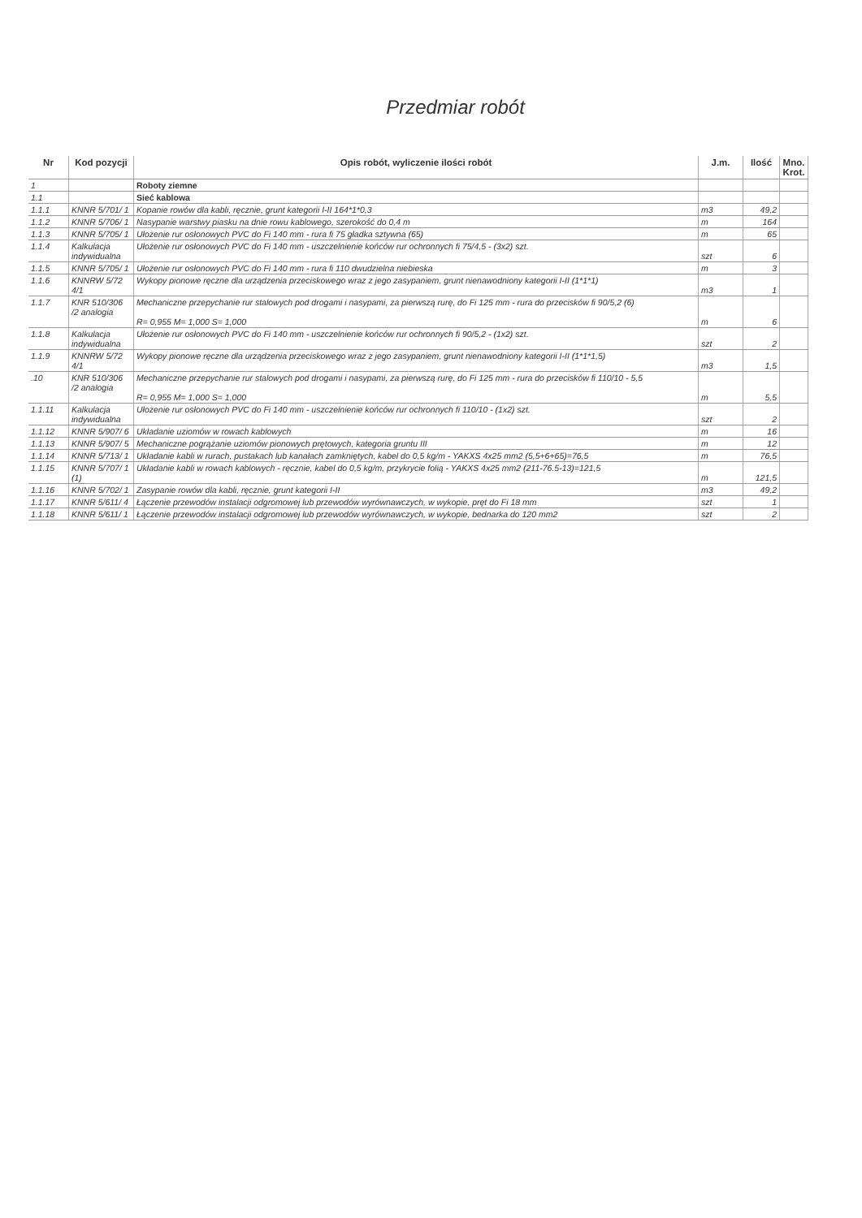Przedmiar robót
| Nr | Kod pozycji | Opis robót, wyliczenie ilości robót | J.m. | Ilość | Mno. Krot. |
| --- | --- | --- | --- | --- | --- |
| 1 | | Roboty ziemne | | | |
| 1.1 | | Sieć kablowa | | | |
| 1.1.1 | KNNR 5/701/ 1 | Kopanie rowów dla kabli, ręcznie, grunt kategorii I-II 164*1*0,3 | m3 | 49,2 | |
| 1.1.2 | KNNR 5/706/ 1 | Nasypanie warstwy piasku na dnie rowu kablowego, szerokość do 0,4 m | m | 164 | |
| 1.1.3 | KNNR 5/705/ 1 | Ułożenie rur osłonowych PVC do Fi 140 mm - rura fi 75 gładka sztywna (65) | m | 65 | |
| 1.1.4 | Kalkulacja indywidualna | Ułożenie rur osłonowych PVC do Fi 140 mm - uszczelnienie końców rur ochronnych fi 75/4,5 - (3x2) szt. | szt | 6 | |
| 1.1.5 | KNNR 5/705/ 1 | Ułożenie rur osłonowych PVC do Fi 140 mm - rura fi 110 dwudzielna niebieska | m | 3 | |
| 1.1.6 | KNNRW 5/72 4/1 | Wykopy pionowe ręczne dla urządzenia przeciskowego wraz z jego zasypaniem, grunt nienawodniony kategorii I-II (1*1*1) | m3 | 1 | |
| 1.1.7 | KNR 510/306 /2 analogia | Mechaniczne przepychanie rur stalowych pod drogami i nasypami, za pierwszą rurę, do Fi 125 mm - rura do przecisków fi 90/5,2 (6) R= 0,955 M= 1,000 S= 1,000 | m | 6 | |
| 1.1.8 | Kalkulacja indywidualna | Ułożenie rur osłonowych PVC do Fi 140 mm - uszczelnienie końców rur ochronnych fi 90/5,2 - (1x2) szt. | szt | 2 | |
| 1.1.9 | KNNRW 5/72 4/1 | Wykopy pionowe ręczne dla urządzenia przeciskowego wraz z jego zasypaniem, grunt nienawodniony kategorii I-II (1*1*1,5) | m3 | 1,5 | |
| .10 | KNR 510/306 /2 analogia | Mechaniczne przepychanie rur stalowych pod drogami i nasypami, za pierwszą rurę, do Fi 125 mm - rura do przecisków fi 110/10 - 5,5 R= 0,955 M= 1,000 S= 1,000 | m | 5,5 | |
| 1.1.11 | Kalkulacja indywidualna | Ułożenie rur osłonowych PVC do Fi 140 mm - uszczelnienie końców rur ochronnych fi 110/10 - (1x2) szt. | szt | 2 | |
| 1.1.12 | KNNR 5/907/ 6 | Układanie uziomów w rowach kablowych | m | 16 | |
| 1.1.13 | KNNR 5/907/ 5 | Mechaniczne pogrążanie uziomów pionowych prętowych, kategoria gruntu III | m | 12 | |
| 1.1.14 | KNNR 5/713/ 1 | Układanie kabli w rurach, pustakach lub kanałach zamkniętych, kabel do 0,5 kg/m - YAKXS 4x25 mm2 (5,5+6+65)=76,5 | m | 76,5 | |
| 1.1.15 | KNNR 5/707/ 1 (1) | Układanie kabli w rowach kablowych - ręcznie, kabel do 0,5 kg/m, przykrycie folią - YAKXS 4x25 mm2 (211-76.5-13)=121,5 | m | 121,5 | |
| 1.1.16 | KNNR 5/702/ 1 | Zasypanie rowów dla kabli, ręcznie, grunt kategorii I-II | m3 | 49,2 | |
| 1.1.17 | KNNR 5/611/ 4 | Łączenie przewodów instalacji odgromowej lub przewodów wyrównawczych, w wykopie, pręt do Fi 18 mm | szt | 1 | |
| 1.1.18 | KNNR 5/611/ 1 | Łączenie przewodów instalacji odgromowej lub przewodów wyrównawczych, w wykopie, bednarka do 120 mm2 | szt | 2 | |